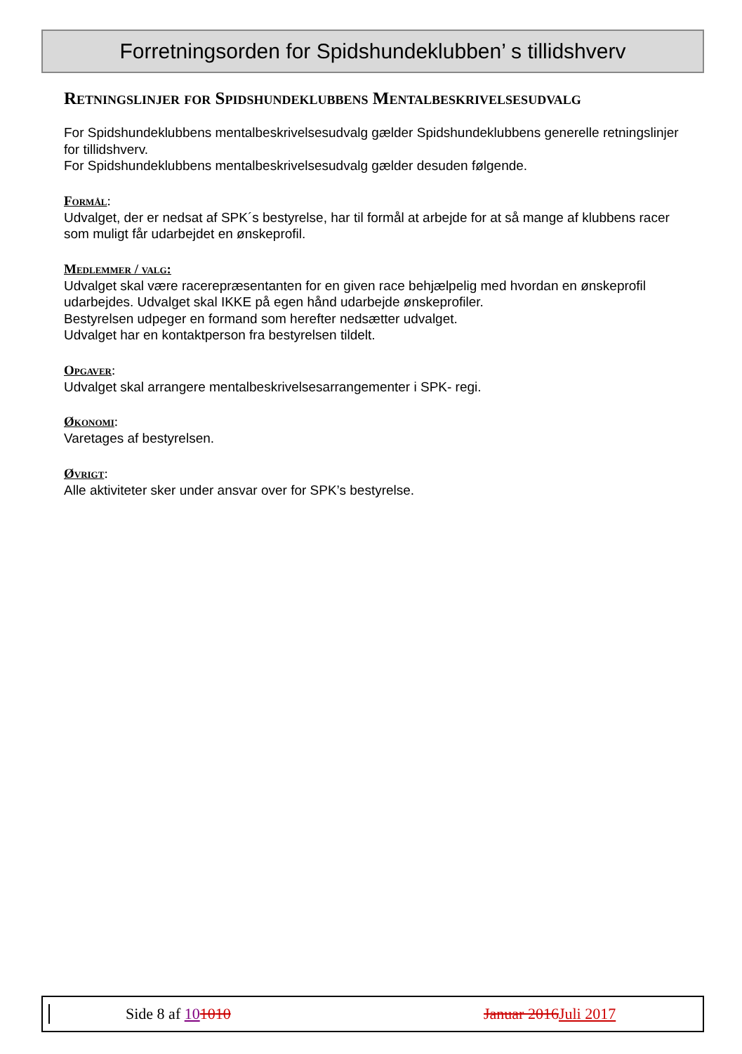Forretningsorden for Spidshundeklubben’ s tillidshverv
Retningslinjer for Spidshundeklubbens Mentalbeskrivelsesudvalg
For Spidshundeklubbens mentalbeskrivelsesudvalg gælder Spidshundeklubbens generelle retningslinjer for tillidshverv.
For Spidshundeklubbens mentalbeskrivelsesudvalg gælder desuden følgende.
Formål:
Udvalget, der er nedsat af SPK´s bestyrelse, har til formål at arbejde for at så mange af klubbens racer som muligt får udarbejdet en ønskeprofil.
Medlemmer / valg:
Udvalget skal være racerepræsentanten for en given race behjælpelig med hvordan en ønskeprofil udarbejdes. Udvalget skal IKKE på egen hånd udarbejde ønskeprofiler.
Bestyrelsen udpeger en formand som herefter nedsætter udvalget.
Udvalget har en kontaktperson fra bestyrelsen tildelt.
Opgaver:
Udvalget skal arrangere mentalbeskrivelsesarrangementer i SPK- regi.
Økonomi:
Varetages af bestyrelsen.
Øvrigt:
Alle aktiviteter sker under ansvar over for SPK’s bestyrelse.
Side 8 af 101010 Januar 2016 Juli 2017